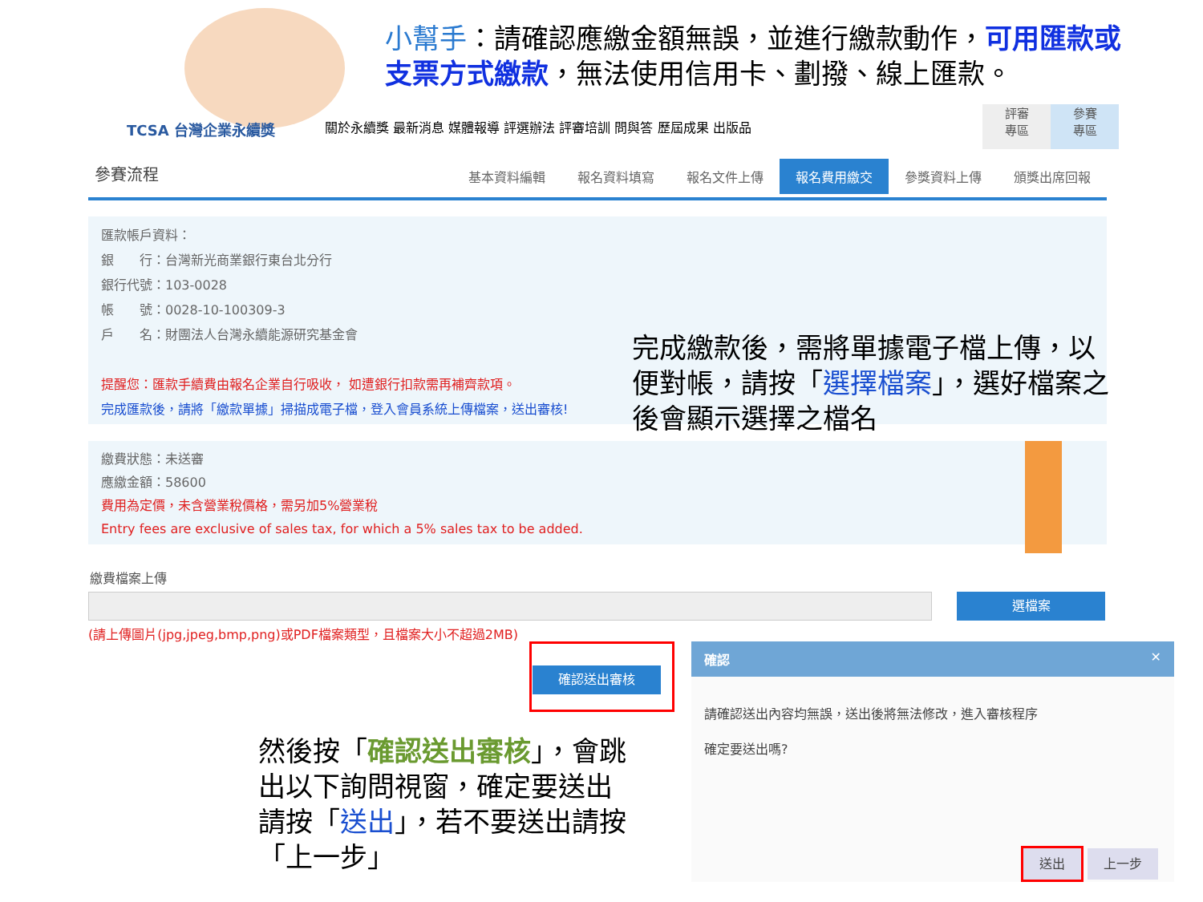小幫手：請確認應繳金額無誤，並進行繳款動作，可用匯款或支票方式繳款，無法使用信用卡、劃撥、線上匯款。
TCSA 台灣企業永續獎
關於永續獎 最新消息 媒體報導 評選辦法 評審培訓 問與答 歷屆成果 出版品
評審
專區
參賽
專區
參賽流程
基本資料編輯 報名資料填寫 報名文件上傳 報名費用繳交 參獎資料上傳 頒獎出席回報
匯款帳戶資料：
銀　　行：台灣新光商業銀行東台北分行
銀行代號：103-0028
帳　　號：0028-10-100309-3
戶　　名：財團法人台灣永續能源研究基金會
提醒您：匯款手續費由報名企業自行吸收， 如遭銀行扣款需再補齊款項。
完成匯款後，請將「繳款單據」掃描成電子檔，登入會員系統上傳檔案，送出審核!
完成繳款後，需將單據電子檔上傳，以便對帳，請按「選擇檔案」，選好檔案之後會顯示選擇之檔名
繳費狀態：未送審
應繳金額：58600
費用為定價，未含營業稅價格，需另加5%營業稅
Entry fees are exclusive of sales tax, for which a 5% sales tax to be added.
繳費檔案上傳
選檔案
(請上傳圖片(jpg,jpeg,bmp,png)或PDF檔案類型，且檔案大小不超過2MB)
確認送出審核
然後按「確認送出審核」，會跳出以下詢問視窗，確定要送出請按「送出」，若不要送出請按「上一步」
確認 ✕
請確認送出內容均無誤，送出後將無法修改，進入審核程序
確定要送出嗎?
送出 上一步